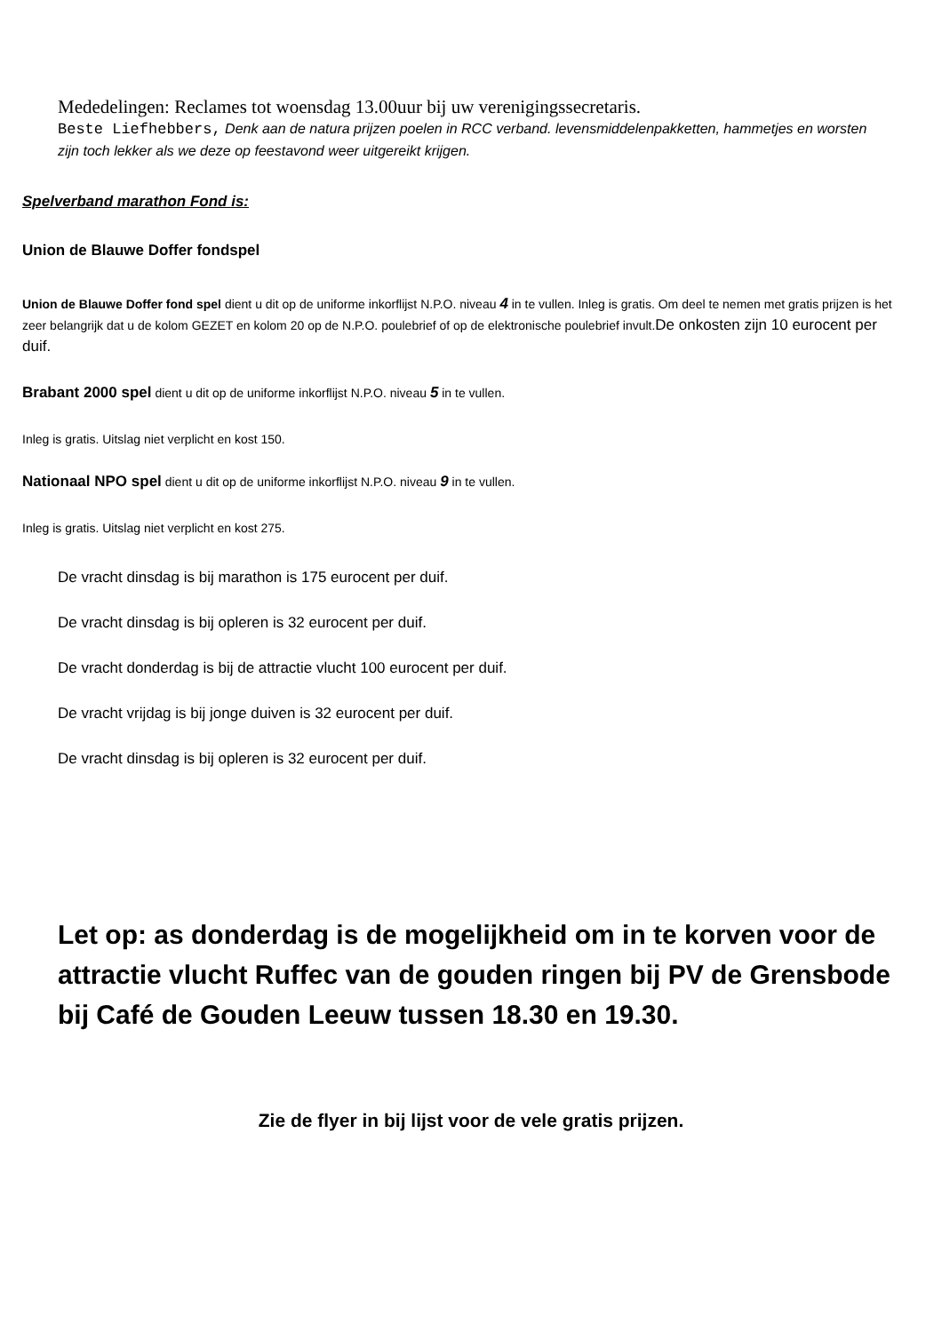Mededelingen: Reclames tot woensdag 13.00uur bij uw verenigingssecretaris.
Beste Liefhebbers, Denk aan de natura prijzen poelen in RCC verband. levensmiddelenpakketten, hammetjes en worsten zijn toch lekker als we deze op feestavond weer uitgereikt krijgen.
Spelverband marathon Fond is:
Union de Blauwe Doffer fondspel
Union de Blauwe Doffer fond spel dient u dit op de uniforme inkorflijst N.P.O. niveau 4 in te vullen. Inleg is gratis. Om deel te nemen met gratis prijzen is het zeer belangrijk dat u de kolom GEZET en kolom 20 op de N.P.O. poulebrief of op de elektronische poulebrief invult.De onkosten zijn 10 eurocent per duif.
Brabant 2000 spel dient u dit op de uniforme inkorflijst N.P.O. niveau 5 in te vullen.
Inleg is gratis. Uitslag niet verplicht en kost 150.
Nationaal NPO spel dient u dit op de uniforme inkorflijst N.P.O. niveau 9 in te vullen.
Inleg is gratis. Uitslag niet verplicht en kost 275.
De vracht dinsdag is bij marathon is 175 eurocent per duif.
De vracht dinsdag is bij opleren is 32 eurocent per duif.
De vracht donderdag is bij de attractie vlucht 100 eurocent per duif.
De vracht vrijdag is bij jonge duiven is 32 eurocent per duif.
De vracht dinsdag is bij opleren is 32 eurocent per duif.
Let op: as donderdag is de mogelijkheid om in te korven voor de attractie vlucht Ruffec van de gouden ringen bij PV de Grensbode bij Café de Gouden Leeuw tussen 18.30 en 19.30.
Zie de flyer in bij lijst voor de vele gratis prijzen.